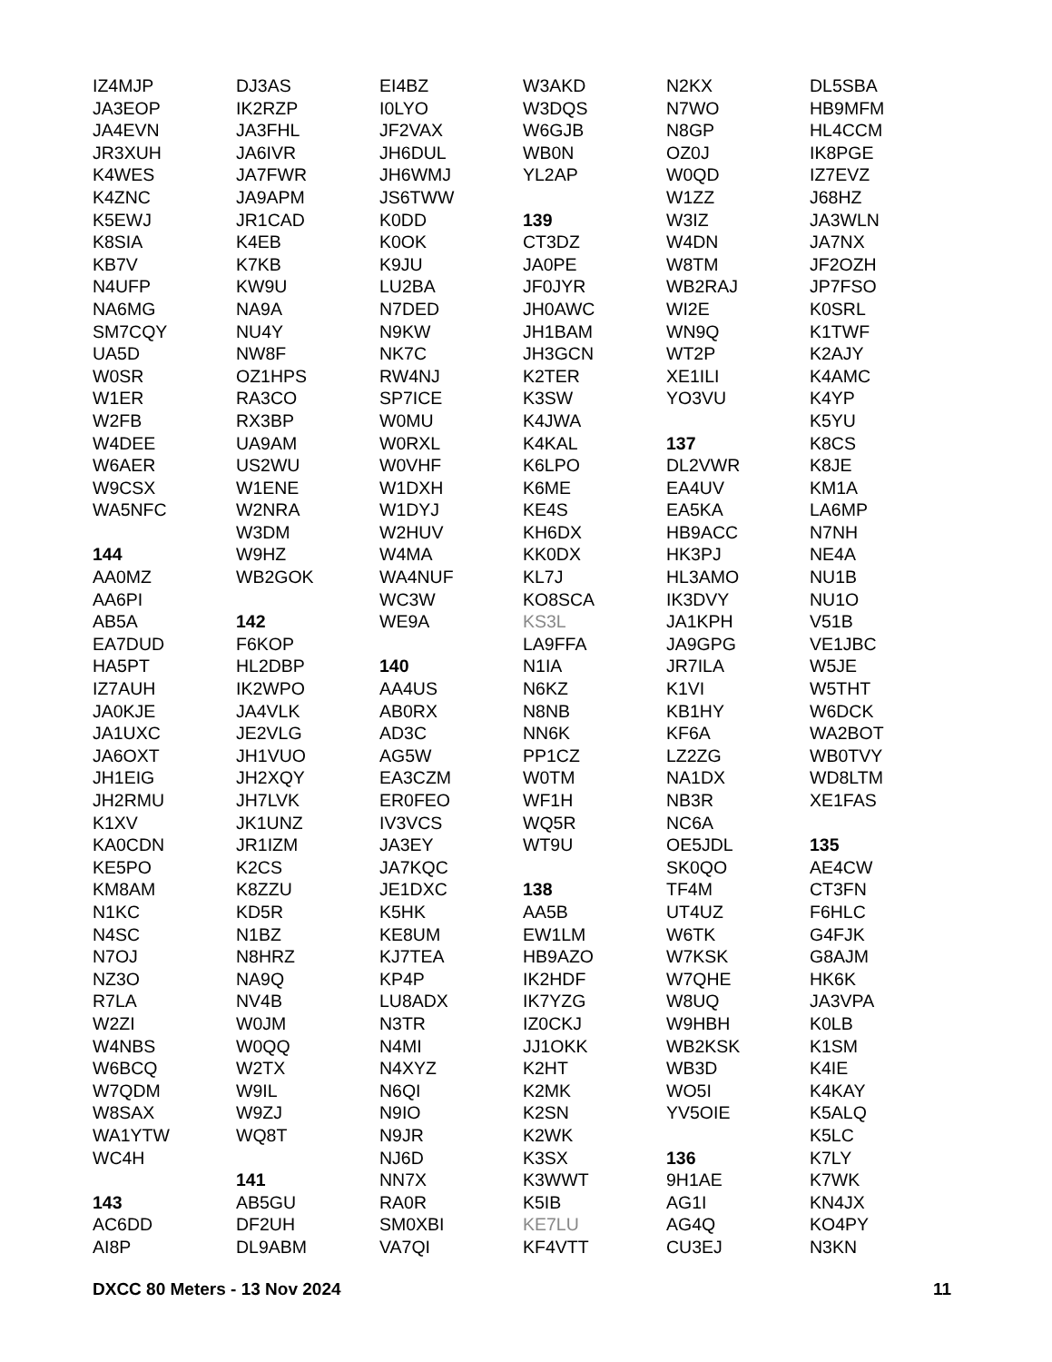IZ4MJP
JA3EOP
JA4EVN
JR3XUH
K4WES
K4ZNC
K5EWJ
K8SIA
KB7V
N4UFP
NA6MG
SM7CQY
UA5D
W0SR
W1ER
W2FB
W4DEE
W6AER
W9CSX
WA5NFC
144
AA0MZ
AA6PI
AB5A
EA7DUD
HA5PT
IZ7AUH
JA0KJE
JA1UXC
JA6OXT
JH1EIG
JH2RMU
K1XV
KA0CDN
KE5PO
KM8AM
N1KC
N4SC
N7OJ
NZ3O
R7LA
W2ZI
W4NBS
W6BCQ
W7QDM
W8SAX
WA1YTW
WC4H
143
AC6DD
AI8P
DJ3AS
IK2RZP
JA3FHL
JA6IVR
JA7FWR
JA9APM
JR1CAD
K4EB
K7KB
KW9U
NA9A
NU4Y
NW8F
OZ1HPS
RA3CO
RX3BP
UA9AM
US2WU
W1ENE
W2NRA
W3DM
W9HZ
WB2GOK
142
F6KOP
HL2DBP
IK2WPO
JA4VLK
JE2VLG
JH1VUO
JH2XQY
JH7LVK
JK1UNZ
JR1IZM
K2CS
K8ZZU
KD5R
N1BZ
N8HRZ
NA9Q
NV4B
W0JM
W0QQ
W2TX
W9IL
W9ZJ
WQ8T
141
AB5GU
DF2UH
DL9ABM
EI4BZ
I0LYO
JF2VAX
JH6DUL
JH6WMJ
JS6TWW
K0DD
K0OK
K9JU
LU2BA
N7DED
N9KW
NK7C
RW4NJ
SP7ICE
W0MU
W0RXL
W0VHF
W1DXH
W1DYJ
W2HUV
W4MA
WA4NUF
WC3W
WE9A
140
AA4US
AB0RX
AD3C
AG5W
EA3CZM
ER0FEO
IV3VCS
JA3EY
JA7KQC
JE1DXC
K5HK
KE8UM
KJ7TEA
KP4P
LU8ADX
N3TR
N4MI
N4XYZ
N6QI
N9IO
N9JR
NJ6D
NN7X
RA0R
SM0XBI
VA7QI
W3AKD
W3DQS
W6GJB
WB0N
YL2AP
139
CT3DZ
JA0PE
JF0JYR
JH0AWC
JH1BAM
JH3GCN
K2TER
K3SW
K4JWA
K4KAL
K6LPO
K6ME
KE4S
KH6DX
KK0DX
KL7J
KO8SCA
KS3L
LA9FFA
N1IA
N6KZ
N8NB
NN6K
PP1CZ
W0TM
WF1H
WQ5R
WT9U
138
AA5B
EW1LM
HB9AZO
IK2HDF
IK7YZG
IZ0CKJ
JJ1OKK
K2HT
K2MK
K2SN
K2WK
K3SX
K3WWT
K5IB
KE7LU
KF4VTT
N2KX
N7WO
N8GP
OZ0J
W0QD
W1ZZ
W3IZ
W4DN
W8TM
WB2RAJ
WI2E
WN9Q
WT2P
XE1ILI
YO3VU
137
DL2VWR
EA4UV
EA5KA
HB9ACC
HK3PJ
HL3AMO
IK3DVY
JA1KPH
JA9GPG
JR7ILA
K1VI
KB1HY
KF6A
LZ2ZG
NA1DX
NB3R
NC6A
OE5JDL
SK0QO
TF4M
UT4UZ
W6TK
W7KSK
W7QHE
W8UQ
W9HBH
WB2KSK
WB3D
WO5I
YV5OIE
136
9H1AE
AG1I
AG4Q
CU3EJ
DL5SBA
HB9MFM
HL4CCM
IK8PGE
IZ7EVZ
J68HZ
JA3WLN
JA7NX
JF2OZH
JP7FSO
K0SRL
K1TWF
K2AJY
K4AMC
K4YP
K5YU
K8CS
K8JE
KM1A
LA6MP
N7NH
NE4A
NU1B
NU1O
V51B
VE1JBC
W5JE
W5THT
W6DCK
WA2BOT
WB0TVY
WD8LTM
XE1FAS
135
AE4CW
CT3FN
F6HLC
G4FJK
G8AJM
HK6K
JA3VPA
K0LB
K1SM
K4IE
K4KAY
K5ALQ
K5LC
K7LY
K7WK
KN4JX
KO4PY
N3KN
DXCC 80 Meters - 13 Nov 2024 11